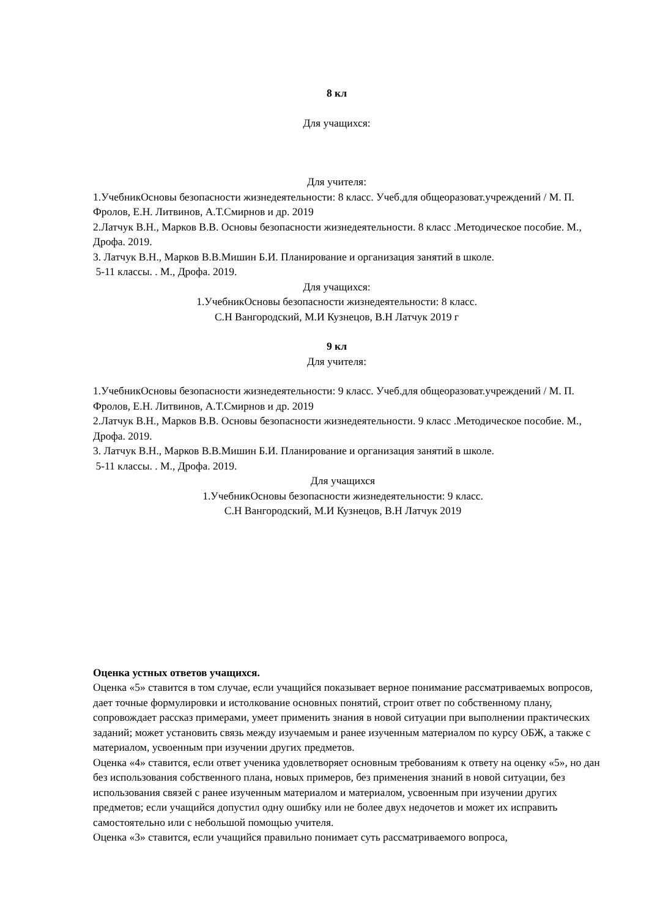8 кл
Для учащихся:
Для учителя:
1.УчебникОсновы безопасности жизнедеятельности: 8 класс. Учеб.для общеоразоват.учреждений / М. П. Фролов, Е.Н. Литвинов, А.Т.Смирнов и др. 2019
2.Латчук В.Н., Марков В.В. Основы безопасности жизнедеятельности. 8 класс .Методическое пособие. М., Дрофа. 2019.
3. Латчук В.Н., Марков В.В.Мишин Б.И. Планирование и организация занятий в школе.
5-11 классы. . М., Дрофа. 2019.
Для учащихся:
1.УчебникОсновы безопасности жизнедеятельности: 8 класс.
С.Н Вангородский, М.И Кузнецов, В.Н Латчук 2019 г
9 кл
Для учителя:
1.УчебникОсновы безопасности жизнедеятельности: 9 класс. Учеб.для общеоразоват.учреждений / М. П. Фролов, Е.Н. Литвинов, А.Т.Смирнов и др. 2019
2.Латчук В.Н., Марков В.В. Основы безопасности жизнедеятельности. 9 класс .Методическое пособие. М., Дрофа. 2019.
3. Латчук В.Н., Марков В.В.Мишин Б.И. Планирование и организация занятий в школе.
5-11 классы. . М., Дрофа. 2019.
Для учащихся
1.УчебникОсновы безопасности жизнедеятельности: 9 класс.
С.Н Вангородский, М.И Кузнецов, В.Н Латчук 2019
Оценка устных ответов учащихся.
Оценка «5» ставится в том случае, если учащийся показывает верное понимание рассматриваемых вопросов, дает точные формулировки и истолкование основных понятий, строит ответ по собственному плану, сопровождает рассказ примерами, умеет применить знания в новой ситуации при выполнении практических заданий; может установить связь между изучаемым и ранее изученным материалом по курсу ОБЖ, а также с материалом, усвоенным при изучении других предметов.
Оценка «4» ставится, если ответ ученика удовлетворяет основным требованиям к ответу на оценку «5», но дан без использования собственного плана, новых примеров, без применения знаний в новой ситуации, без использования связей с ранее изученным материалом и материалом, усвоенным при изучении других предметов; если учащийся допустил одну ошибку или не более двух недочетов и может их исправить самостоятельно или с небольшой помощью учителя.
Оценка «3» ставится, если учащийся правильно понимает суть рассматриваемого вопроса,